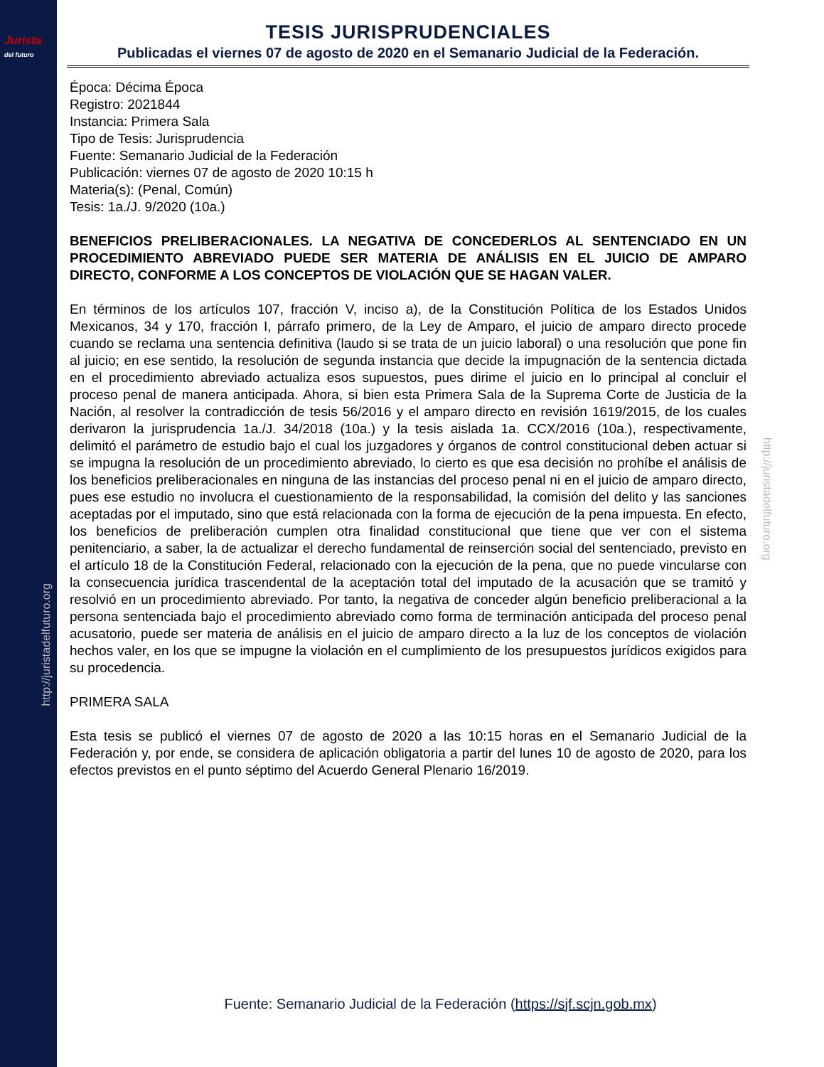Jurista
del futuro
http://juristadelfuturo.org
http://juristadelfuturo.org
TESIS JURISPRUDENCIALES
Publicadas el viernes 07 de agosto de 2020 en el Semanario Judicial de la Federación.
Época: Décima Época
Registro: 2021844
Instancia: Primera Sala
Tipo de Tesis: Jurisprudencia
Fuente: Semanario Judicial de la Federación
Publicación: viernes 07 de agosto de 2020 10:15 h
Materia(s): (Penal, Común)
Tesis: 1a./J. 9/2020 (10a.)
BENEFICIOS PRELIBERACIONALES. LA NEGATIVA DE CONCEDERLOS AL SENTENCIADO EN UN PROCEDIMIENTO ABREVIADO PUEDE SER MATERIA DE ANÁLISIS EN EL JUICIO DE AMPARO DIRECTO, CONFORME A LOS CONCEPTOS DE VIOLACIÓN QUE SE HAGAN VALER.
En términos de los artículos 107, fracción V, inciso a), de la Constitución Política de los Estados Unidos Mexicanos, 34 y 170, fracción I, párrafo primero, de la Ley de Amparo, el juicio de amparo directo procede cuando se reclama una sentencia definitiva (laudo si se trata de un juicio laboral) o una resolución que pone fin al juicio; en ese sentido, la resolución de segunda instancia que decide la impugnación de la sentencia dictada en el procedimiento abreviado actualiza esos supuestos, pues dirime el juicio en lo principal al concluir el proceso penal de manera anticipada. Ahora, si bien esta Primera Sala de la Suprema Corte de Justicia de la Nación, al resolver la contradicción de tesis 56/2016 y el amparo directo en revisión 1619/2015, de los cuales derivaron la jurisprudencia 1a./J. 34/2018 (10a.) y la tesis aislada 1a. CCX/2016 (10a.), respectivamente, delimitó el parámetro de estudio bajo el cual los juzgadores y órganos de control constitucional deben actuar si se impugna la resolución de un procedimiento abreviado, lo cierto es que esa decisión no prohíbe el análisis de los beneficios preliberacionales en ninguna de las instancias del proceso penal ni en el juicio de amparo directo, pues ese estudio no involucra el cuestionamiento de la responsabilidad, la comisión del delito y las sanciones aceptadas por el imputado, sino que está relacionada con la forma de ejecución de la pena impuesta. En efecto, los beneficios de preliberación cumplen otra finalidad constitucional que tiene que ver con el sistema penitenciario, a saber, la de actualizar el derecho fundamental de reinserción social del sentenciado, previsto en el artículo 18 de la Constitución Federal, relacionado con la ejecución de la pena, que no puede vincularse con la consecuencia jurídica trascendental de la aceptación total del imputado de la acusación que se tramitó y resolvió en un procedimiento abreviado. Por tanto, la negativa de conceder algún beneficio preliberacional a la persona sentenciada bajo el procedimiento abreviado como forma de terminación anticipada del proceso penal acusatorio, puede ser materia de análisis en el juicio de amparo directo a la luz de los conceptos de violación hechos valer, en los que se impugne la violación en el cumplimiento de los presupuestos jurídicos exigidos para su procedencia.
PRIMERA SALA
Esta tesis se publicó el viernes 07 de agosto de 2020 a las 10:15 horas en el Semanario Judicial de la Federación y, por ende, se considera de aplicación obligatoria a partir del lunes 10 de agosto de 2020, para los efectos previstos en el punto séptimo del Acuerdo General Plenario 16/2019.
Fuente: Semanario Judicial de la Federación (https://sjf.scjn.gob.mx)